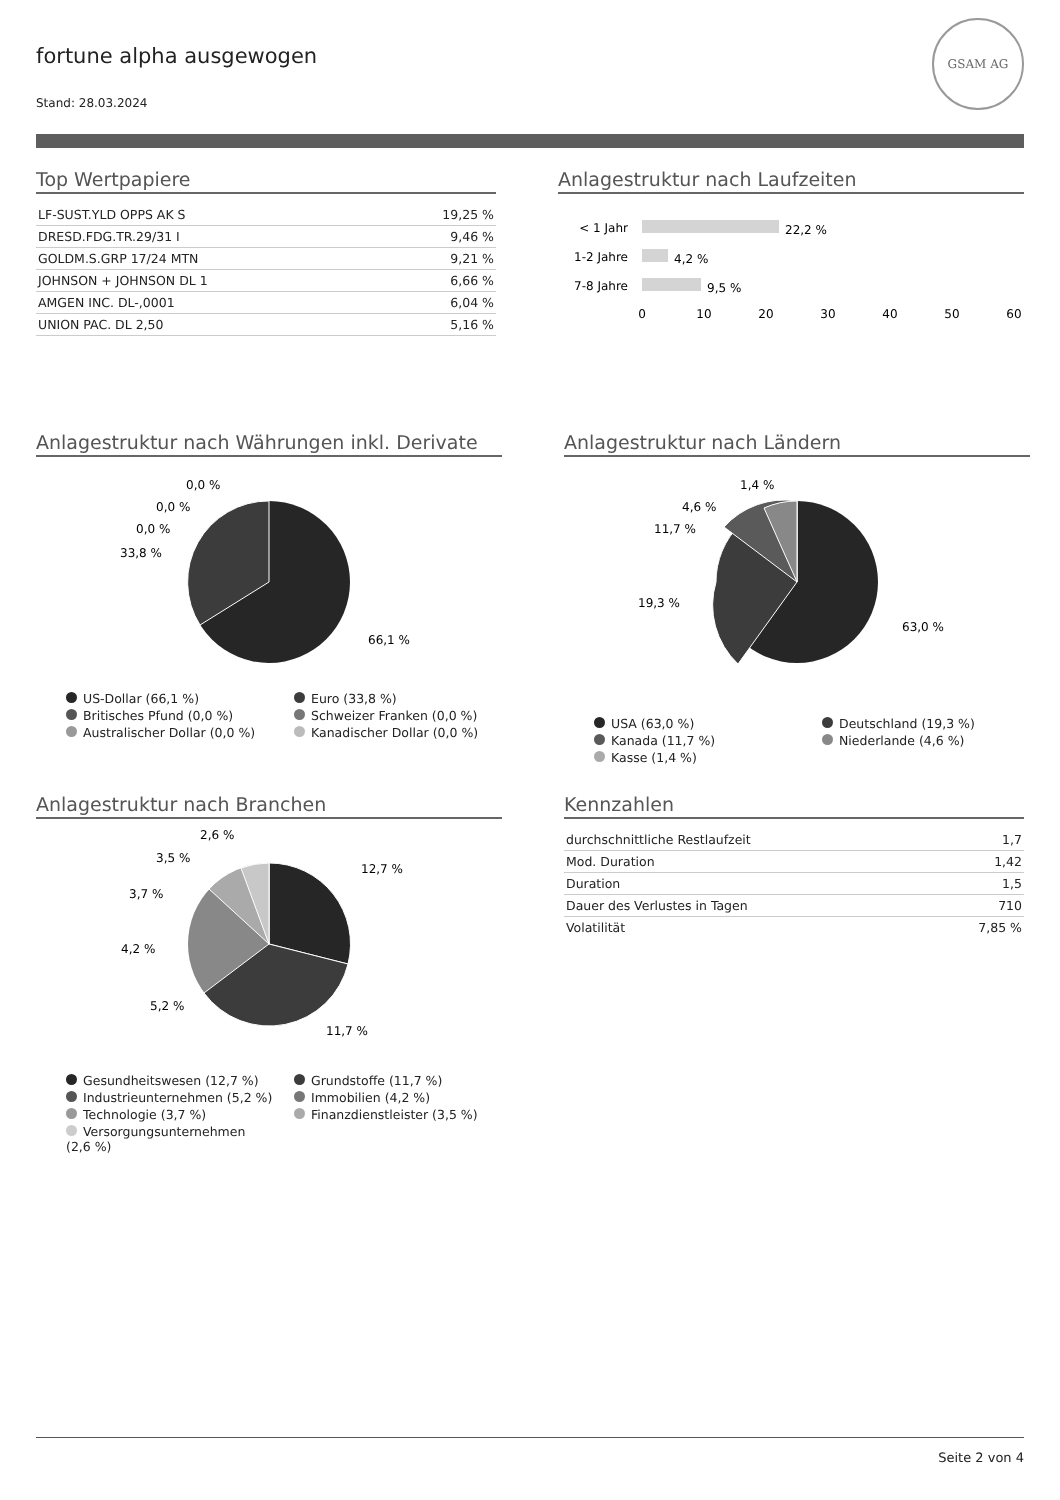GSAM AG
fortune alpha ausgewogen
Stand: 28.03.2024
Top Wertpapiere
| LF-SUST.YLD OPPS AK S | 19,25 % |
| DRESD.FDG.TR.29/31 I | 9,46 % |
| GOLDM.S.GRP 17/24 MTN | 9,21 % |
| JOHNSON + JOHNSON DL 1 | 6,66 % |
| AMGEN INC. DL-,0001 | 6,04 % |
| UNION PAC. DL 2,50 | 5,16 % |
Anlagestruktur nach Laufzeiten
< 1 Jahr
22,2 %
1-2 Jahre
4,2 %
7-8 Jahre
9,5 %
0
10
20
30
40
50
60
Anlagestruktur nach Währungen inkl. Derivate
0,0 %
0,0 %
0,0 %
33,8 %
66,1 %
US-Dollar (66,1 %)
Euro (33,8 %)
Britisches Pfund (0,0 %)
Schweizer Franken (0,0 %)
Australischer Dollar (0,0 %)
Kanadischer Dollar (0,0 %)
Anlagestruktur nach Ländern
1,4 %
4,6 %
11,7 %
19,3 %
63,0 %
USA (63,0 %)
Deutschland (19,3 %)
Kanada (11,7 %)
Niederlande (4,6 %)
Kasse (1,4 %)
Anlagestruktur nach Branchen
2,6 %
3,5 %
3,7 %
4,2 %
5,2 %
12,7 %
11,7 %
Gesundheitswesen (12,7 %)
Grundstoffe (11,7 %)
Industrieunternehmen (5,2 %)
Immobilien (4,2 %)
Technologie (3,7 %)
Finanzdienstleister (3,5 %)
Versorgungsunternehmen (2,6 %)
Kennzahlen
| durchschnittliche Restlaufzeit | 1,7 |
| Mod. Duration | 1,42 |
| Duration | 1,5 |
| Dauer des Verlustes in Tagen | 710 |
| Volatilität | 7,85 % |
Seite 2 von 4